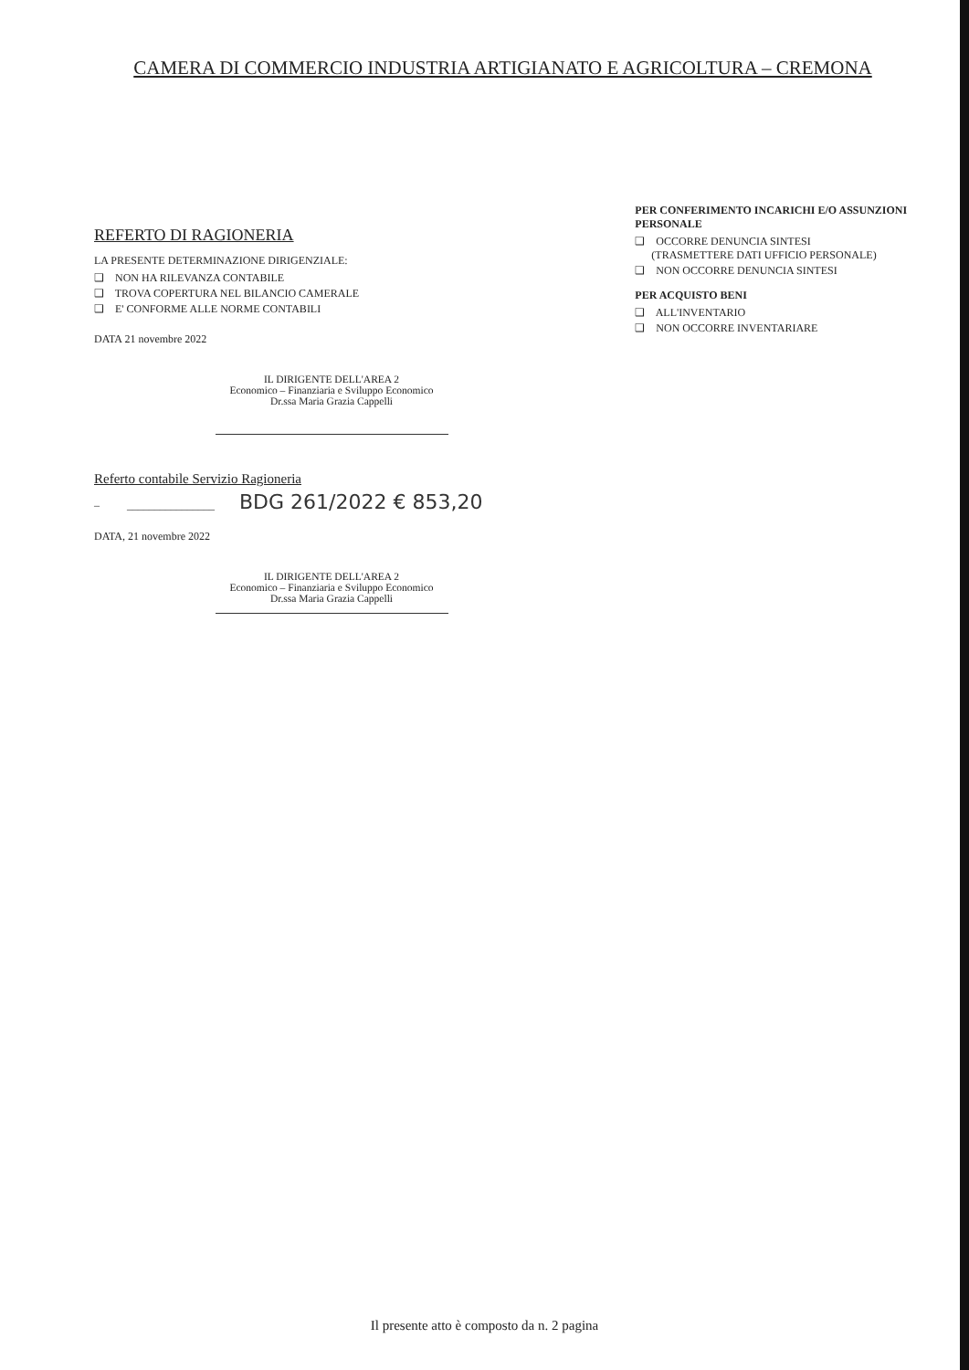CAMERA DI COMMERCIO INDUSTRIA ARTIGIANATO E AGRICOLTURA – CREMONA
REFERTO DI RAGIONERIA
LA PRESENTE DETERMINAZIONE DIRIGENZIALE:
❑ NON HA RILEVANZA CONTABILE
❑ TROVA COPERTURA NEL BILANCIO CAMERALE
❑ E' CONFORME ALLE NORME CONTABILI
DATA 21 novembre 2022
IL DIRIGENTE DELL'AREA 2
Economico – Finanziaria e Sviluppo Economico
Dr.ssa Maria Grazia Cappelli
Referto contabile Servizio Ragioneria
– ________________ BDG 261/2022 € 853,20
DATA, 21 novembre 2022
IL DIRIGENTE DELL'AREA 2
Economico – Finanziaria e Sviluppo Economico
Dr.ssa Maria Grazia Cappelli
PER CONFERIMENTO INCARICHI E/O ASSUNZIONI PERSONALE
❑ OCCORRE DENUNCIA SINTESI
(TRASMETTERE DATI UFFICIO PERSONALE)
❑ NON OCCORRE DENUNCIA SINTESI
PER ACQUISTO BENI
❑ ALL'INVENTARIO
❑ NON OCCORRE INVENTARIARE
Il presente atto è composto da n. 2 pagina